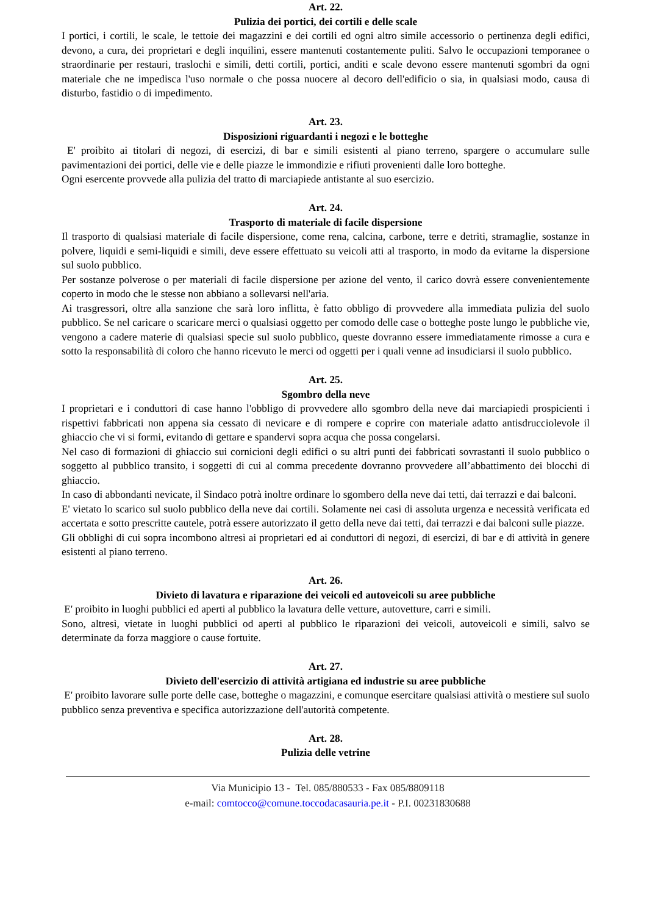Art. 22.
Pulizia dei portici, dei cortili e delle scale
I portici, i cortili, le scale, le tettoie dei magazzini e dei cortili ed ogni altro simile accessorio o pertinenza degli edifici, devono, a cura, dei proprietari e degli inquilini, essere mantenuti costantemente puliti. Salvo le occupazioni temporanee o straordinarie per restauri, traslochi e simili, detti cortili, portici, anditi e scale devono essere mantenuti sgombri da ogni materiale che ne impedisca l'uso normale o che possa nuocere al decoro dell'edificio o sia, in qualsiasi modo, causa di disturbo, fastidio o di impedimento.
Art. 23.
Disposizioni riguardanti i negozi e le botteghe
E' proibito ai titolari di negozi, di esercizi, di bar e simili esistenti al piano terreno, spargere o accumulare sulle pavimentazioni dei portici, delle vie e delle piazze le immondizie e rifiuti provenienti dalle loro botteghe.
Ogni esercente provvede alla pulizia del tratto di marciapiede antistante al suo esercizio.
Art. 24.
Trasporto di materiale di facile dispersione
Il trasporto di qualsiasi materiale di facile dispersione, come rena, calcina, carbone, terre e detriti, stramaglie, sostanze in polvere, liquidi e semi-liquidi e simili, deve essere effettuato su veicoli atti al trasporto, in modo da evitarne la dispersione sul suolo pubblico.
Per sostanze polverose o per materiali di facile dispersione per azione del vento, il carico dovrà essere convenientemente coperto in modo che le stesse non abbiano a sollevarsi nell'aria.
Ai trasgressori, oltre alla sanzione che sarà loro inflitta, è fatto obbligo di provvedere alla immediata pulizia del suolo pubblico. Se nel caricare o scaricare merci o qualsiasi oggetto per comodo delle case o botteghe poste lungo le pubbliche vie, vengono a cadere materie di qualsiasi specie sul suolo pubblico, queste dovranno essere immediatamente rimosse a cura e sotto la responsabilità di coloro che hanno ricevuto le merci od oggetti per i quali venne ad insudiciarsi il suolo pubblico.
Art. 25.
Sgombro della neve
I proprietari e i conduttori di case hanno l'obbligo di provvedere allo sgombro della neve dai marciapiedi prospicienti i rispettivi fabbricati non appena sia cessato di nevicare e di rompere e coprire con materiale adatto antisdrucciolevole il ghiaccio che vi si formi, evitando di gettare e spandervi sopra acqua che possa congelarsi.
Nel caso di formazioni di ghiaccio sui cornicioni degli edifici o su altri punti dei fabbricati sovrastanti il suolo pubblico o soggetto al pubblico transito, i soggetti di cui al comma precedente dovranno provvedere all’abbattimento dei blocchi di ghiaccio.
In caso di abbondanti nevicate, il Sindaco potrà inoltre ordinare lo sgombero della neve dai tetti, dai terrazzi e dai balconi.
E' vietato lo scarico sul suolo pubblico della neve dai cortili. Solamente nei casi di assoluta urgenza e necessità verificata ed accertata e sotto prescritte cautele, potrà essere autorizzato il getto della neve dai tetti, dai terrazzi e dai balconi sulle piazze.
Gli obblighi di cui sopra incombono altresì ai proprietari ed ai conduttori di negozi, di esercizi, di bar e di attività in genere esistenti al piano terreno.
Art. 26.
Divieto di lavatura e riparazione dei veicoli ed autoveicoli su aree pubbliche
E' proibito in luoghi pubblici ed aperti al pubblico la lavatura delle vetture, autovetture, carri e simili.
Sono, altresì, vietate in luoghi pubblici od aperti al pubblico le riparazioni dei veicoli, autoveicoli e simili, salvo se determinate da forza maggiore o cause fortuite.
Art. 27.
Divieto dell'esercizio di attività artigiana ed industrie su aree pubbliche
E' proibito lavorare sulle porte delle case, botteghe o magazzini, e comunque esercitare qualsiasi attività o mestiere sul suolo pubblico senza preventiva e specifica autorizzazione dell'autorità competente.
Art. 28.
Pulizia delle vetrine
Via Municipio 13 - Tel. 085/880533 - Fax 085/8809118
e-mail: comtocco@comune.toccodacasauria.pe.it - P.I. 00231830688